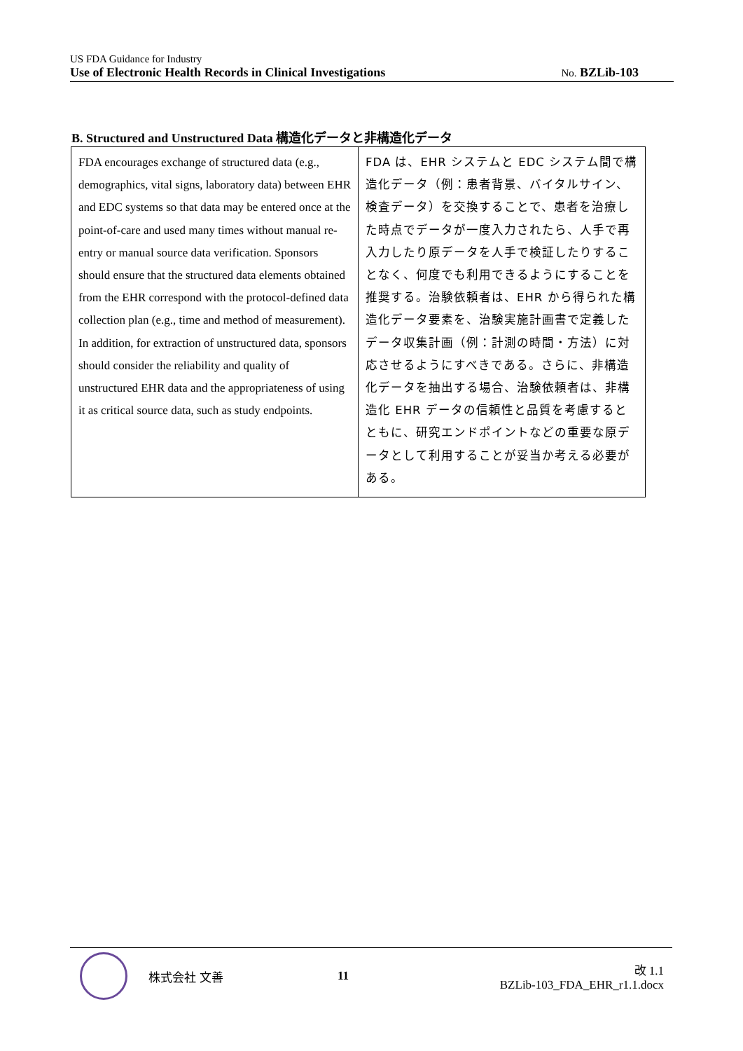US FDA Guidance for Industry
Use of Electronic Health Records in Clinical Investigations No. BZLib-103
B. Structured and Unstructured Data 構造化データと非構造化データ
| FDA encourages exchange of structured data (e.g., demographics, vital signs, laboratory data) between EHR and EDC systems so that data may be entered once at the point-of-care and used many times without manual re-entry or manual source data verification. Sponsors should ensure that the structured data elements obtained from the EHR correspond with the protocol-defined data collection plan (e.g., time and method of measurement). In addition, for extraction of unstructured data, sponsors should consider the reliability and quality of unstructured EHR data and the appropriateness of using it as critical source data, such as study endpoints. | FDA は、EHR システムと EDC システム間で構造化データ（例：患者背景、バイタルサイン、検査データ）を交換することで、患者を治療した時点でデータが一度入力されたら、人手で再入力したり原データを人手で検証したりすることなく、何度でも利用できるようにすることを推奨する。治験依頼者は、EHR から得られた構造化データ要素を、治験実施計画書で定義したデータ収集計画（例：計測の時間・方法）に対応させるようにすべきである。さらに、非構造化データを抽出する場合、治験依頼者は、非構造化 EHR データの信頼性と品質を考慮するとともに、研究エンドポイントなどの重要な原データとして利用することが妥当か考える必要がある。 |
株式会社 文善 11
改 1.1
BZLib-103_FDA_EHR_r1.1.docx